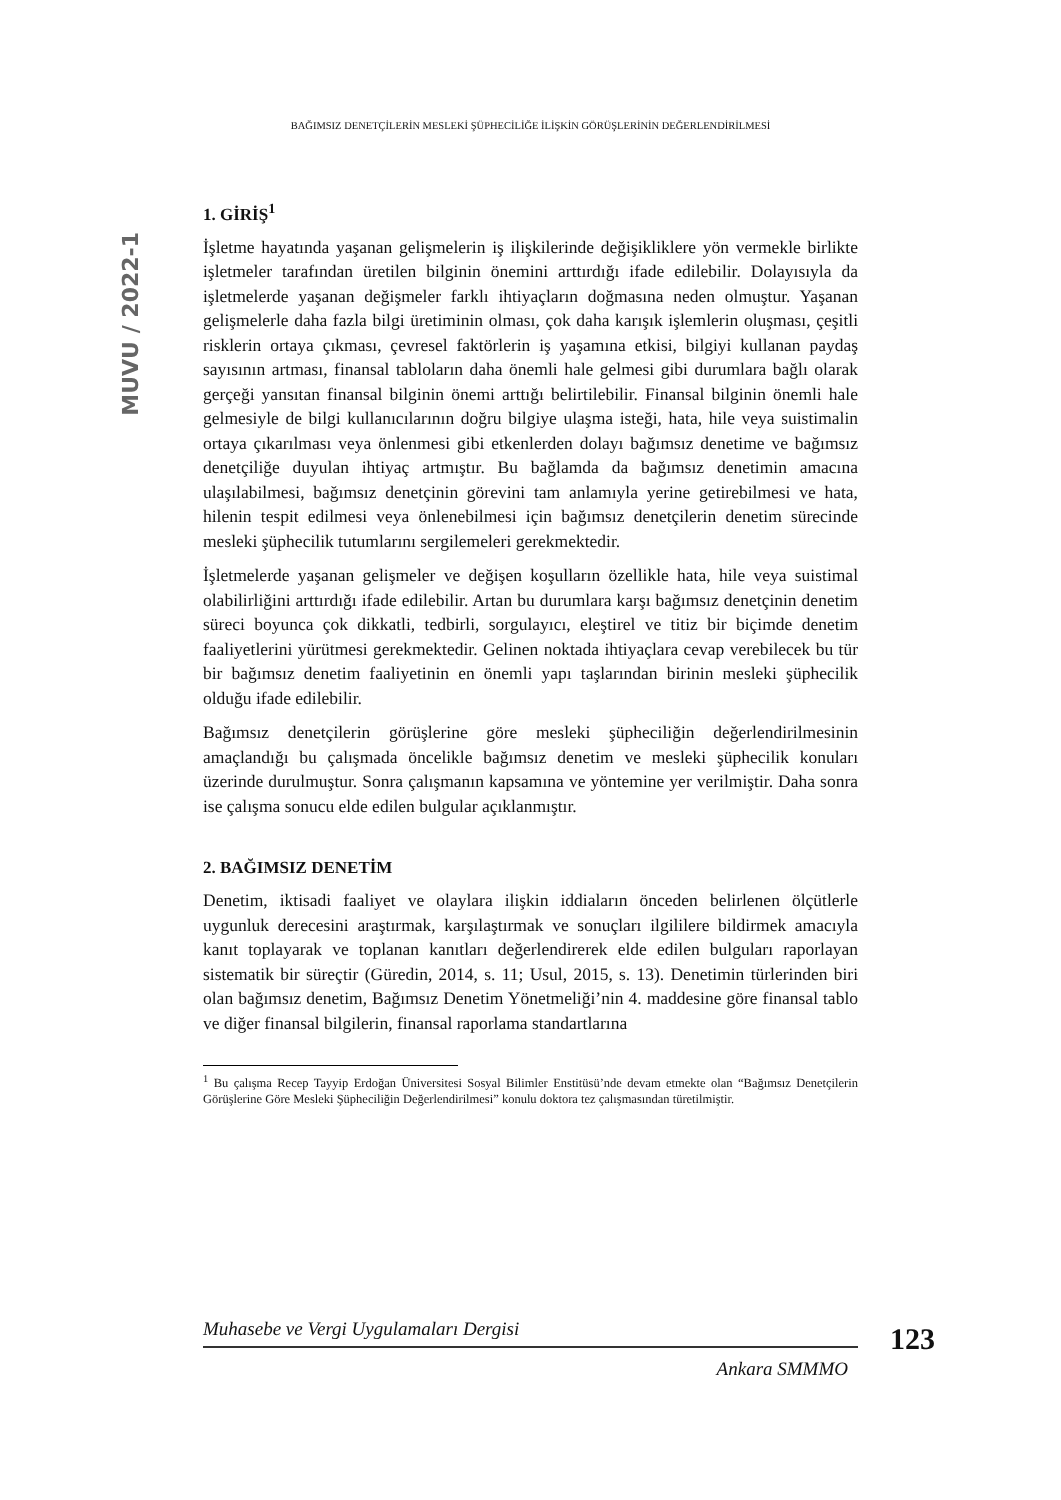BAĞIMSIZ DENETÇİLERİN MESLEKİ ŞÜPHECİLİĞE İLİŞKİN GÖRÜŞLERİNİN DEĞERLENDİRİLMESİ
MUVU / 2022-1
1. GİRİŞ<sup>1</sup>
İşletme hayatında yaşanan gelişmelerin iş ilişkilerinde değişikliklere yön vermekle birlikte işletmeler tarafından üretilen bilginin önemini arttırdığı ifade edilebilir. Dolayısıyla da işletmelerde yaşanan değişmeler farklı ihtiyaçların doğmasına neden olmuştur. Yaşanan gelişmelerle daha fazla bilgi üretiminin olması, çok daha karışık işlemlerin oluşması, çeşitli risklerin ortaya çıkması, çevresel faktörlerin iş yaşamına etkisi, bilgiyi kullanan paydaş sayısının artması, finansal tabloların daha önemli hale gelmesi gibi durumlara bağlı olarak gerçeği yansıtan finansal bilginin önemi arttığı belirtilebilir. Finansal bilginin önemli hale gelmesiyle de bilgi kullanıcılarının doğru bilgiye ulaşma isteği, hata, hile veya suistimalin ortaya çıkarılması veya önlenmesi gibi etkenlerden dolayı bağımsız denetime ve bağımsız denetçiliğe duyulan ihtiyaç artmıştır. Bu bağlamda da bağımsız denetimin amacına ulaşılabilmesi, bağımsız denetçinin görevini tam anlamıyla yerine getirebilmesi ve hata, hilenin tespit edilmesi veya önlenebilmesi için bağımsız denetçilerin denetim sürecinde mesleki şüphecilik tutumlarını sergilemeleri gerekmektedir.
İşletmelerde yaşanan gelişmeler ve değişen koşulların özellikle hata, hile veya suistimal olabilirliğini arttırdığı ifade edilebilir. Artan bu durumlara karşı bağımsız denetçinin denetim süreci boyunca çok dikkatli, tedbirli, sorgulayıcı, eleştirel ve titiz bir biçimde denetim faaliyetlerini yürütmesi gerekmektedir. Gelinen noktada ihtiyaçlara cevap verebilecek bu tür bir bağımsız denetim faaliyetinin en önemli yapı taşlarından birinin mesleki şüphecilik olduğu ifade edilebilir.
Bağımsız denetçilerin görüşlerine göre mesleki şüpheciliğin değerlendirilmesinin amaçlandığı bu çalışmada öncelikle bağımsız denetim ve mesleki şüphecilik konuları üzerinde durulmuştur. Sonra çalışmanın kapsamına ve yöntemine yer verilmiştir. Daha sonra ise çalışma sonucu elde edilen bulgular açıklanmıştır.
2. BAĞIMSIZ DENETİM
Denetim, iktisadi faaliyet ve olaylara ilişkin iddiaların önceden belirlenen ölçütlerle uygunluk derecesini araştırmak, karşılaştırmak ve sonuçları ilgililere bildirmek amacıyla kanıt toplayarak ve toplanan kanıtları değerlendirerek elde edilen bulguları raporlayan sistematik bir süreçtir (Güredin, 2014, s. 11; Usul, 2015, s. 13). Denetimin türlerinden biri olan bağımsız denetim, Bağımsız Denetim Yönetmeliği’nin 4. maddesine göre finansal tablo ve diğer finansal bilgilerin, finansal raporlama standartlarına
<sup>1</sup> Bu çalışma Recep Tayyip Erdoğan Üniversitesi Sosyal Bilimler Enstitüsü’nde devam etmekte olan “Bağımsız Denetçilerin Görüşlerine Göre Mesleki Şüpheciliğin Değerlendirilmesi” konulu doktora tez çalışmasından türetilmiştir.
Muhasebe ve Vergi Uygulamaları Dergisi
Ankara SMMMO
123